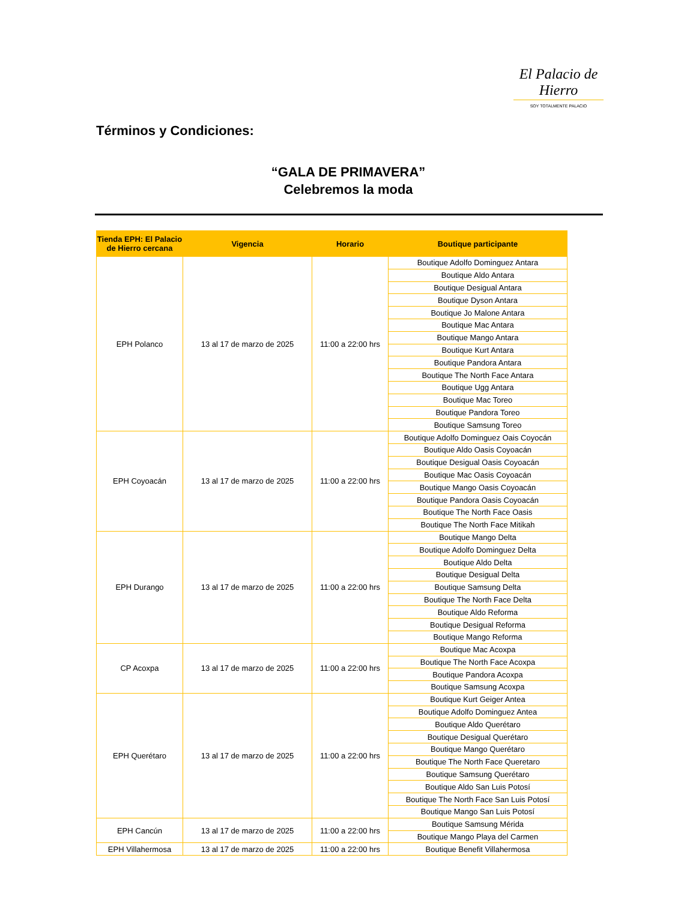El Palacio de Hierro
SOY TOTALMENTE PALACIO
Términos y Condiciones:
“GALA DE PRIMAVERA”
Celebremos la moda
| Tienda EPH: El Palacio de Hierro cercana | Vigencia | Horario | Boutique participante |
| --- | --- | --- | --- |
| EPH Polanco | 13 al 17 de marzo de 2025 | 11:00 a 22:00 hrs | Boutique Adolfo Dominguez Antara |
| | | | Boutique Aldo Antara |
| | | | Boutique Desigual Antara |
| | | | Boutique Dyson Antara |
| | | | Boutique Jo Malone Antara |
| | | | Boutique Mac Antara |
| | | | Boutique Mango Antara |
| | | | Boutique Kurt Antara |
| | | | Boutique Pandora Antara |
| | | | Boutique The North Face Antara |
| | | | Boutique Ugg Antara |
| | | | Boutique Mac Toreo |
| | | | Boutique Pandora Toreo |
| | | | Boutique Samsung Toreo |
| EPH Coyoacán | 13 al 17 de marzo de 2025 | 11:00 a 22:00 hrs | Boutique Adolfo Dominguez Oais Coyocán |
| | | | Boutique Aldo Oasis Coyoacán |
| | | | Boutique Desigual Oasis Coyoacán |
| | | | Boutique Mac Oasis Coyoacán |
| | | | Boutique Mango Oasis Coyoacán |
| | | | Boutique Pandora Oasis Coyoacán |
| | | | Boutique The North Face Oasis |
| | | | Boutique The North Face Mitikah |
| EPH Durango | 13 al 17 de marzo de 2025 | 11:00 a 22:00 hrs | Boutique Mango Delta |
| | | | Boutique Adolfo Dominguez Delta |
| | | | Boutique Aldo Delta |
| | | | Boutique Desigual Delta |
| | | | Boutique Samsung Delta |
| | | | Boutique The North Face Delta |
| | | | Boutique Aldo Reforma |
| | | | Boutique Desigual Reforma |
| | | | Boutique Mango Reforma |
| CP Acoxpa | 13 al 17 de marzo de 2025 | 11:00 a 22:00 hrs | Boutique Mac Acoxpa |
| | | | Boutique The North Face Acoxpa |
| | | | Boutique Pandora Acoxpa |
| | | | Boutique Samsung Acoxpa |
| EPH Querétaro | 13 al 17 de marzo de 2025 | 11:00 a 22:00 hrs | Boutique Kurt Geiger Antea |
| | | | Boutique Adolfo Dominguez Antea |
| | | | Boutique Aldo Querétaro |
| | | | Boutique Desigual Querétaro |
| | | | Boutique Mango Querétaro |
| | | | Boutique The North Face Queretaro |
| | | | Boutique Samsung Querétaro |
| | | | Boutique Aldo San Luis Potosí |
| | | | Boutique The North Face San Luis Potosí |
| | | | Boutique Mango San Luis Potosí |
| EPH Cancún | 13 al 17 de marzo de 2025 | 11:00 a 22:00 hrs | Boutique Samsung Mérida |
| | | | Boutique Mango Playa del Carmen |
| EPH Villahermosa | 13 al 17 de marzo de 2025 | 11:00 a 22:00 hrs | Boutique Benefit Villahermosa |